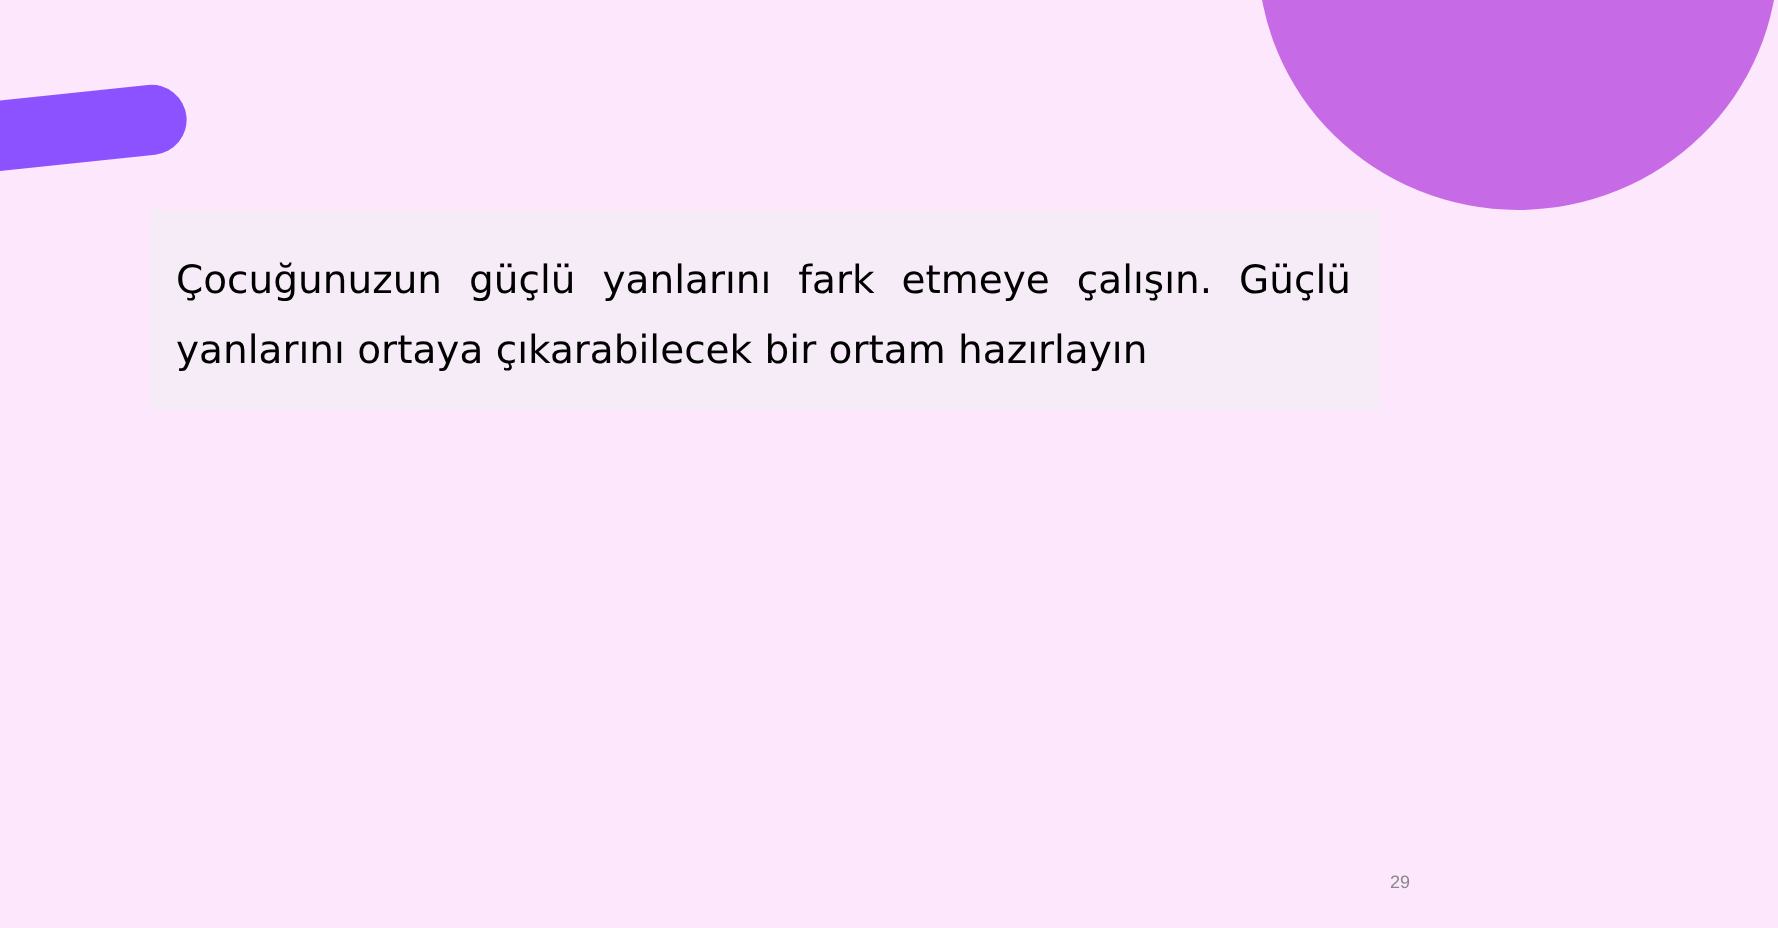Çocuğunuzun güçlü yanlarını fark etmeye çalışın. Güçlü yanlarını ortaya çıkarabilecek bir ortam hazırlayın
29